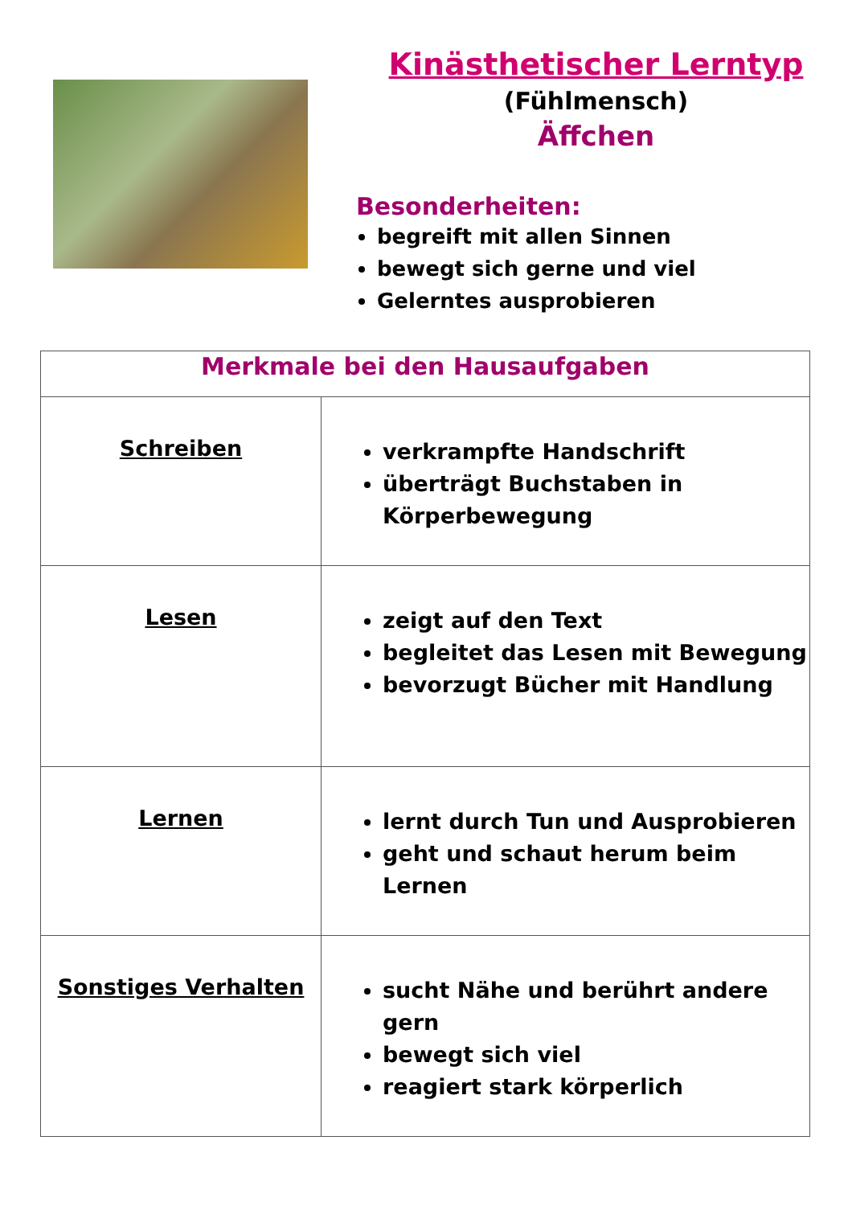Kinästhetischer Lerntyp
(Fühlmensch)
Äffchen
Besonderheiten:
begreift mit allen Sinnen
bewegt sich gerne und viel
Gelerntes ausprobieren
| Merkmale bei den Hausaufgaben | |
| --- | --- |
| Schreiben | verkrampfte Handschrift überträgt Buchstaben in Körperbewegung |
| Lesen | zeigt auf den Text begleitet das Lesen mit Bewegung bevorzugt Bücher mit Handlung |
| Lernen | lernt durch Tun und Ausprobieren geht und schaut herum beim Lernen |
| Sonstiges Verhalten | sucht Nähe und berührt andere gern bewegt sich viel reagiert stark körperlich |